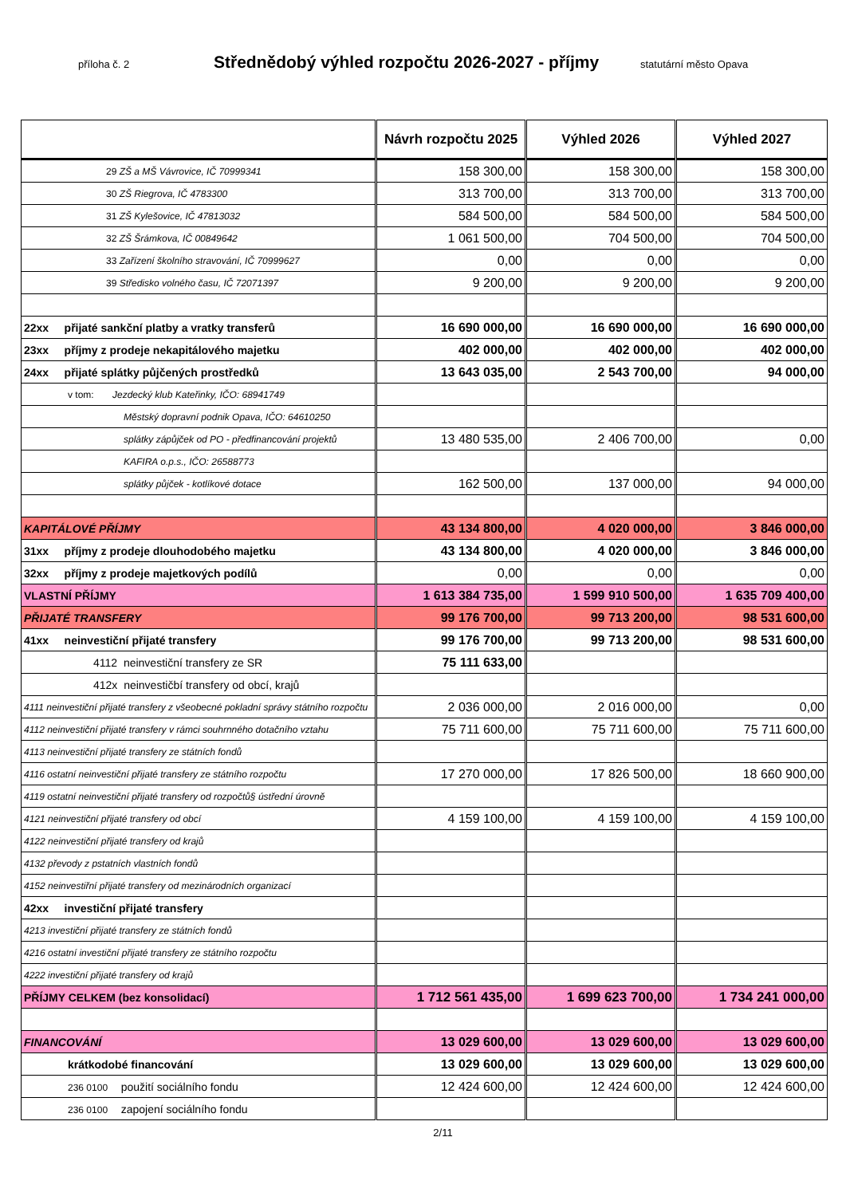příloha č. 2 Střednědobý výhled rozpočtu 2026-2027 - příjmy statutární město Opava
| | Návrh rozpočtu 2025 | Výhled 2026 | Výhled 2027 |
| --- | --- | --- | --- |
| 29 ZŠ a MŠ Vávrovice, IČ 70999341 | 158 300,00 | 158 300,00 | 158 300,00 |
| 30 ZŠ Riegrova, IČ 4783300 | 313 700,00 | 313 700,00 | 313 700,00 |
| 31 ZŠ Kylešovice, IČ 47813032 | 584 500,00 | 584 500,00 | 584 500,00 |
| 32 ZŠ Šrámkova, IČ 00849642 | 1 061 500,00 | 704 500,00 | 704 500,00 |
| 33 Zařízení školního stravování, IČ 70999627 | 0,00 | 0,00 | 0,00 |
| 39 Středisko volného času, IČ 72071397 | 9 200,00 | 9 200,00 | 9 200,00 |
| 22xx přijaté sankční platby a vratky transferů | 16 690 000,00 | 16 690 000,00 | 16 690 000,00 |
| 23xx příjmy z prodeje nekapitálového majetku | 402 000,00 | 402 000,00 | 402 000,00 |
| 24xx přijaté splátky půjčených prostředků | 13 643 035,00 | 2 543 700,00 | 94 000,00 |
| v tom: Jezdecký klub Kateřinky, IČO: 68941749 | | | |
| Městský dopravní podnik Opava, IČO: 64610250 | | | |
| splátky zápůjček od PO - předfinancování projektů | 13 480 535,00 | 2 406 700,00 | 0,00 |
| KAFIRA o.p.s., IČO: 26588773 | | | |
| splátky půjček - kotlíkové dotace | 162 500,00 | 137 000,00 | 94 000,00 |
| KAPITÁLOVÉ PŘÍJMY | 43 134 800,00 | 4 020 000,00 | 3 846 000,00 |
| 31xx příjmy z prodeje dlouhodobého majetku | 43 134 800,00 | 4 020 000,00 | 3 846 000,00 |
| 32xx příjmy z prodeje majetkových podílů | 0,00 | 0,00 | 0,00 |
| VLASTNÍ PŘÍJMY | 1 613 384 735,00 | 1 599 910 500,00 | 1 635 709 400,00 |
| PŘIJATÉ TRANSFERY | 99 176 700,00 | 99 713 200,00 | 98 531 600,00 |
| 41xx neinvestiční přijaté transfery | 99 176 700,00 | 99 713 200,00 | 98 531 600,00 |
| 4112 neinvestiční transfery ze SR | 75 111 633,00 | | |
| 412x neinvestičbí transfery od obcí, krajů | | | |
| 4111 neinvestiční přijaté transfery z všeobecné pokladní správy státního rozpočtu | 2 036 000,00 | 2 016 000,00 | 0,00 |
| 4112 neinvestiční přijaté transfery v rámci souhrnného dotačního vztahu | 75 711 600,00 | 75 711 600,00 | 75 711 600,00 |
| 4113 neinvestiční přijaté transfery ze státních fondů | | | |
| 4116 ostatní neinvestiční přijaté transfery ze státního rozpočtu | 17 270 000,00 | 17 826 500,00 | 18 660 900,00 |
| 4119 ostatní neinvestiční přijaté transfery od rozpočtů§ ústřední úrovně | | | |
| 4121 neinvestiční přijaté transfery od obcí | 4 159 100,00 | 4 159 100,00 | 4 159 100,00 |
| 4122 neinvestiční přijaté transfery od krajů | | | |
| 4132 převody z pstatních vlastních fondů | | | |
| 4152 neinvestiřní přijaté transfery od mezinárodních organizací | | | |
| 42xx investiční přijaté transfery | | | |
| 4213 investiční přijaté transfery ze státních fondů | | | |
| 4216 ostatní investiční přijaté transfery ze státního rozpočtu | | | |
| 4222 investiční přijaté transfery od krajů | | | |
| PŘÍJMY CELKEM (bez konsolidací) | 1 712 561 435,00 | 1 699 623 700,00 | 1 734 241 000,00 |
| FINANCOVÁNÍ | 13 029 600,00 | 13 029 600,00 | 13 029 600,00 |
| krátkodobé financování | 13 029 600,00 | 13 029 600,00 | 13 029 600,00 |
| 236 0100 použití sociálního fondu | 12 424 600,00 | 12 424 600,00 | 12 424 600,00 |
| 236 0100 zapojení sociálního fondu | | | |
2/11